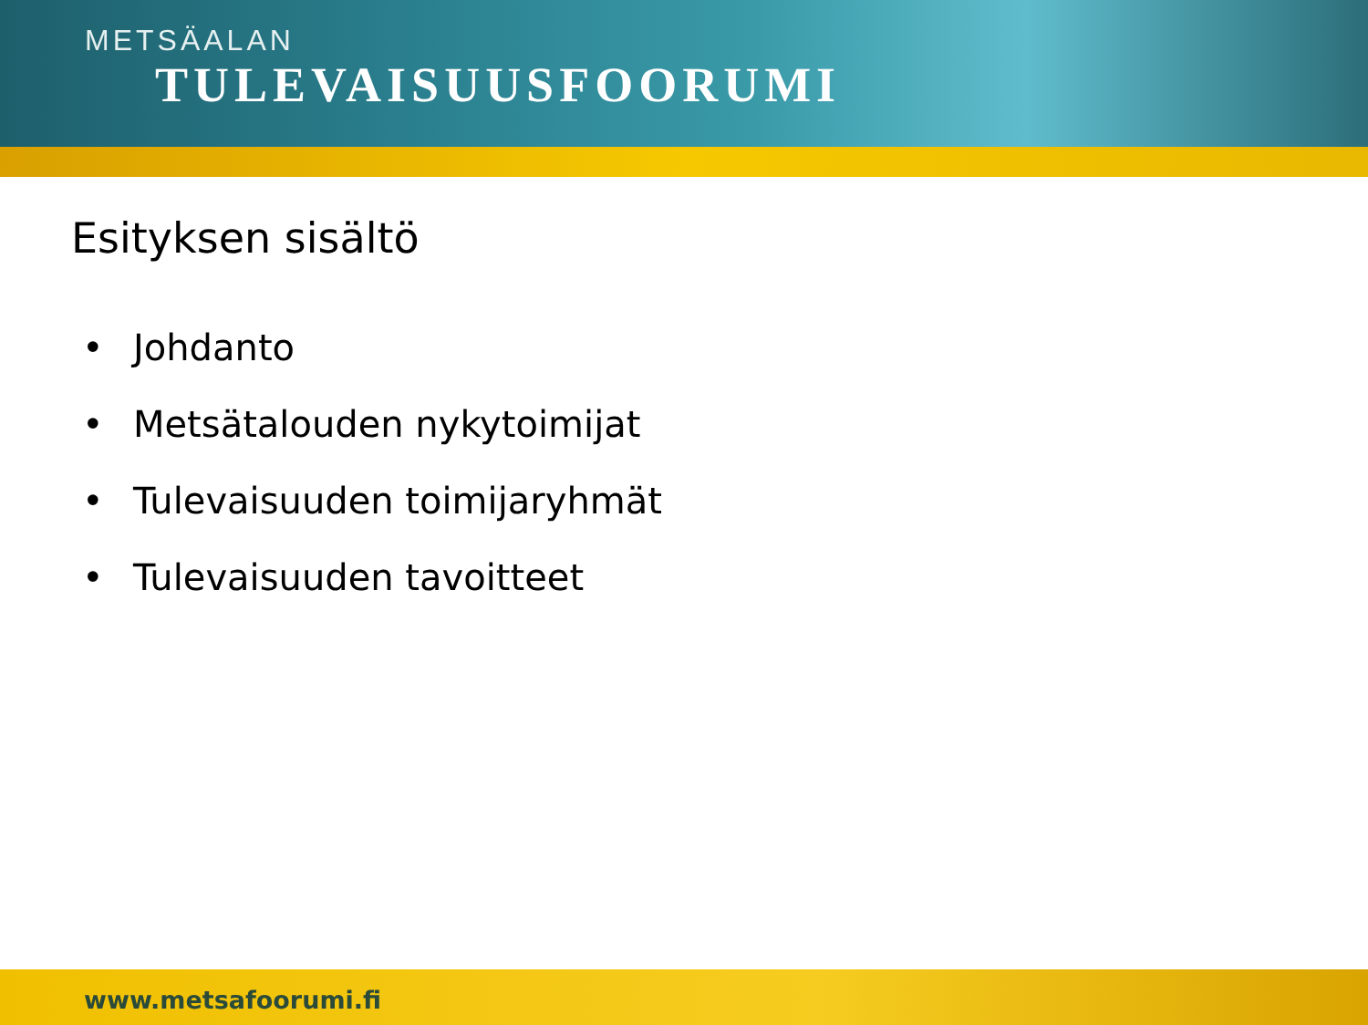METSÄALAN
TULEVAISUUSFOORUMI
Esityksen sisältö
• Johdanto
• Metsätalouden nykytoimijat
• Tulevaisuuden toimijaryhmät
• Tulevaisuuden tavoitteet
www.metsafoorumi.fi